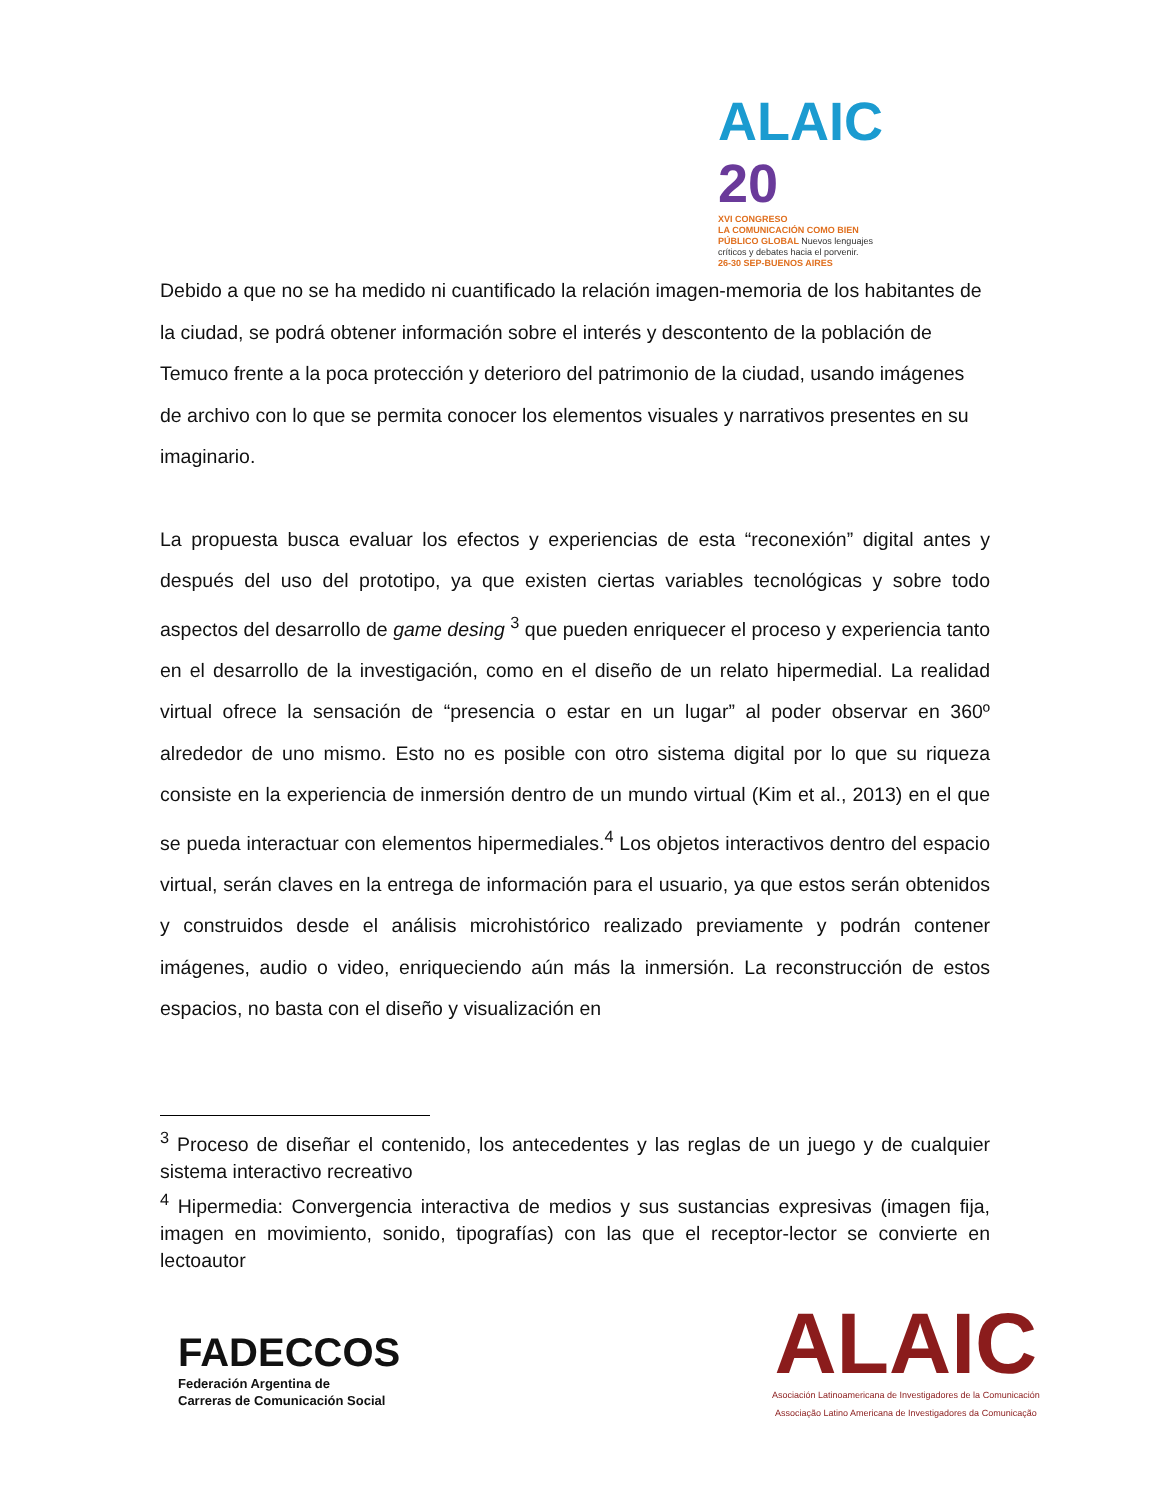ALAIC 20
XVI CONGRESO
LA COMUNICACIÓN COMO BIEN
PÚBLICO GLOBAL Nuevos lenguajes
críticos y debates hacia el porvenir.
26-30 SEP-BUENOS AIRES
Debido a que no se ha medido ni cuantificado la relación imagen-memoria de los habitantes de la ciudad, se podrá obtener información sobre el interés y descontento de la población de Temuco frente a la poca protección y deterioro del patrimonio de la ciudad, usando imágenes de archivo con lo que se permita conocer los elementos visuales y narrativos presentes en su imaginario.
La propuesta busca evaluar los efectos y experiencias de esta “reconexión” digital antes y después del uso del prototipo, ya que existen ciertas variables tecnológicas y sobre todo aspectos del desarrollo de game desing <sup>3</sup> que pueden enriquecer el proceso y experiencia tanto en el desarrollo de la investigación, como en el diseño de un relato hipermedial. La realidad virtual ofrece la sensación de “presencia o estar en un lugar” al poder observar en 360º alrededor de uno mismo. Esto no es posible con otro sistema digital por lo que su riqueza consiste en la experiencia de inmersión dentro de un mundo virtual (Kim et al., 2013) en el que se pueda interactuar con elementos hipermediales.<sup>4</sup> Los objetos interactivos dentro del espacio virtual, serán claves en la entrega de información para el usuario, ya que estos serán obtenidos y construidos desde el análisis microhistórico realizado previamente y podrán contener imágenes, audio o video, enriqueciendo aún más la inmersión. La reconstrucción de estos espacios, no basta con el diseño y visualización en
<sup>3</sup> Proceso de diseñar el contenido, los antecedentes y las reglas de un juego y de cualquier sistema interactivo recreativo
<sup>4</sup> Hipermedia: Convergencia interactiva de medios y sus sustancias expresivas (imagen fija, imagen en movimiento, sonido, tipografías) con las que el receptor-lector se convierte en lectoautor
FADECCOS
Federación Argentina de
Carreras de Comunicación Social
ALAIC
Asociación Latinoamericana de Investigadores de la Comunicación
Associação Latino Americana de Investigadores da Comunicação